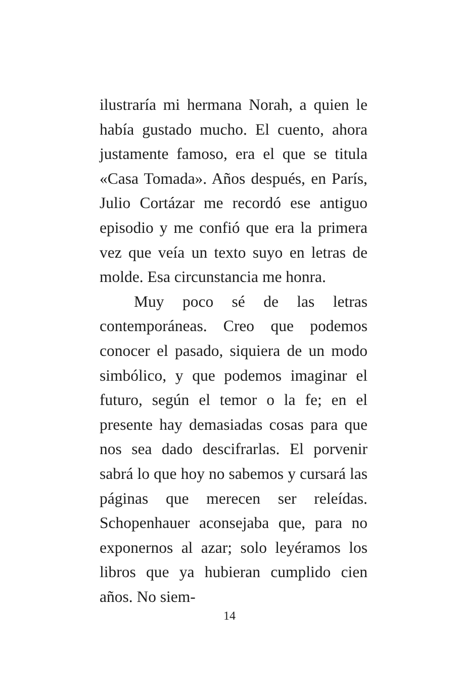ilustraría mi hermana Norah, a quien le había gustado mucho. El cuento, ahora justamente famoso, era el que se titula «Casa Tomada». Años después, en París, Julio Cortázar me recordó ese antiguo episodio y me confió que era la primera vez que veía un texto suyo en letras de molde. Esa circunstancia me honra.
Muy poco sé de las letras contemporáneas. Creo que podemos conocer el pasado, siquiera de un modo simbólico, y que podemos imaginar el futuro, según el temor o la fe; en el presente hay demasiadas cosas para que nos sea dado descifrarlas. El porvenir sabrá lo que hoy no sabemos y cursará las páginas que merecen ser releídas. Schopenhauer aconsejaba que, para no exponernos al azar; solo leyéramos los libros que ya hubieran cumplido cien años. No siem-
14